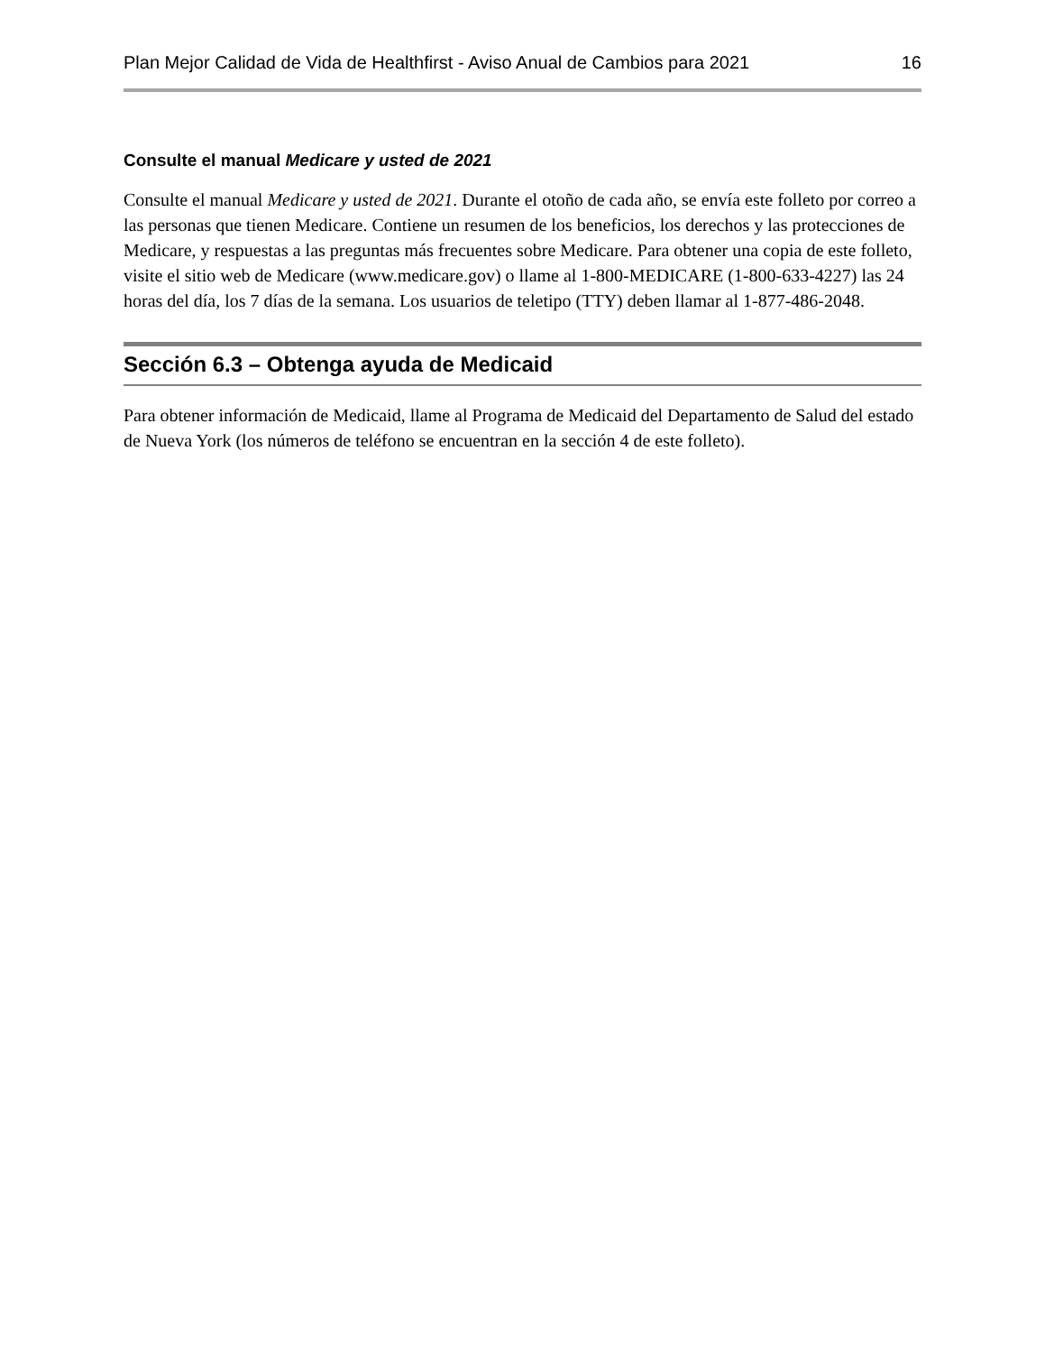Plan Mejor Calidad de Vida de Healthfirst - Aviso Anual de Cambios para 2021 16
Consulte el manual Medicare y usted de 2021
Consulte el manual Medicare y usted de 2021. Durante el otoño de cada año, se envía este folleto por correo a las personas que tienen Medicare. Contiene un resumen de los beneficios, los derechos y las protecciones de Medicare, y respuestas a las preguntas más frecuentes sobre Medicare. Para obtener una copia de este folleto, visite el sitio web de Medicare (www.medicare.gov) o llame al 1-800-MEDICARE (1-800-633-4227) las 24 horas del día, los 7 días de la semana. Los usuarios de teletipo (TTY) deben llamar al 1-877-486-2048.
Sección 6.3 – Obtenga ayuda de Medicaid
Para obtener información de Medicaid, llame al Programa de Medicaid del Departamento de Salud del estado de Nueva York (los números de teléfono se encuentran en la sección 4 de este folleto).